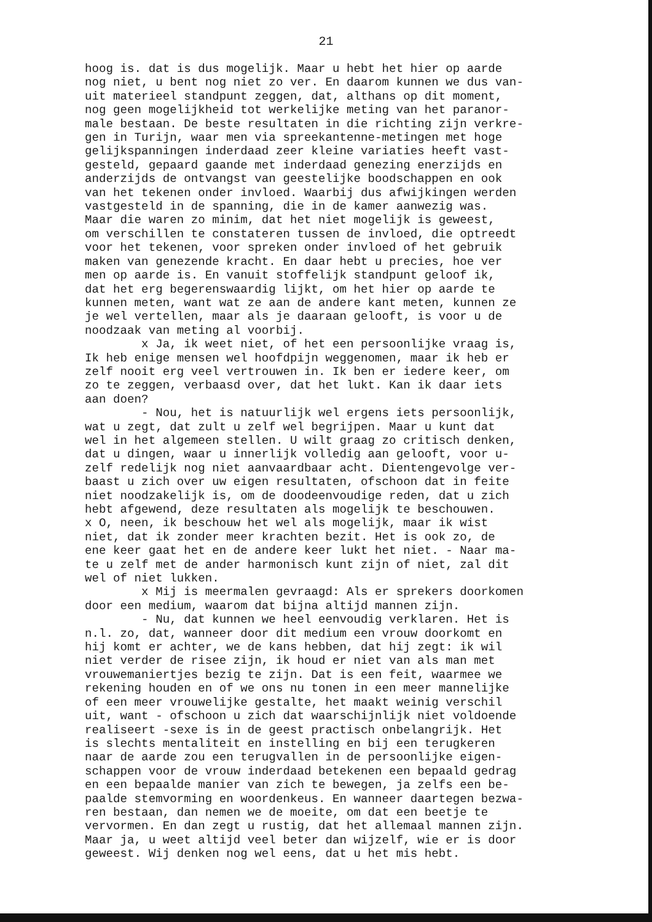21
hoog is. dat is dus mogelijk. Maar u hebt het hier op aarde nog niet, u bent nog niet zo ver. En daarom kunnen we dus van- uit materieel standpunt zeggen, dat, althans op dit moment, nog geen mogelijkheid tot werkelijke meting van het paranor- male bestaan. De beste resultaten in die richting zijn verkre- gen in Turijn, waar men via spreekantenne-metingen met hoge gelijkspanningen inderdaad zeer kleine variaties heeft vast- gesteld, gepaard gaande met inderdaad genezing enerzijds en anderzijds de ontvangst van geestelijke boodschappen en ook van het tekenen onder invloed. Waarbij dus afwijkingen werden vastgesteld in de spanning, die in de kamer aanwezig was. Maar die waren zo minim, dat het niet mogelijk is geweest, om verschillen te constateren tussen de invloed, die optreedt voor het tekenen, voor spreken onder invloed of het gebruik maken van genezende kracht. En daar hebt u precies, hoe ver men op aarde is. En vanuit stoffelijk standpunt geloof ik, dat het erg begerenswaardig lijkt, om het hier op aarde te kunnen meten, want wat ze aan de andere kant meten, kunnen ze je wel vertellen, maar als je daaraan gelooft, is voor u de noodzaak van meting al voorbij. x Ja, ik weet niet, of het een persoonlijke vraag is, Ik heb enige mensen wel hoofdpijn weggenomen, maar ik heb er zelf nooit erg veel vertrouwen in. Ik ben er iedere keer, om zo te zeggen, verbaasd over, dat het lukt. Kan ik daar iets aan doen? - Nou, het is natuurlijk wel ergens iets persoonlijk, wat u zegt, dat zult u zelf wel begrijpen. Maar u kunt dat wel in het algemeen stellen. U wilt graag zo critisch denken, dat u dingen, waar u innerlijk volledig aan gelooft, voor u- zelf redelijk nog niet aanvaardbaar acht. Dientengevolge ver- baast u zich over uw eigen resultaten, ofschoon dat in feite niet noodzakelijk is, om de doodeenvoudige reden, dat u zich hebt afgewend, deze resultaten als mogelijk te beschouwen. x O, neen, ik beschouw het wel als mogelijk, maar ik wist niet, dat ik zonder meer krachten bezit. Het is ook zo, de ene keer gaat het en de andere keer lukt het niet. - Naar ma- te u zelf met de ander harmonisch kunt zijn of niet, zal dit wel of niet lukken. x Mij is meermalen gevraagd: Als er sprekers doorkomen door een medium, waarom dat bijna altijd mannen zijn. - Nu, dat kunnen we heel eenvoudig verklaren. Het is n.l. zo, dat, wanneer door dit medium een vrouw doorkomt en hij komt er achter, we de kans hebben, dat hij zegt: ik wil niet verder de risee zijn, ik houd er niet van als man met vrouwemaniertjes bezig te zijn. Dat is een feit, waarmee we rekening houden en of we ons nu tonen in een meer mannelijke of een meer vrouwelijke gestalte, het maakt weinig verschil uit, want - ofschoon u zich dat waarschijnlijk niet voldoende realiseert -sexe is in de geest practisch onbelangrijk. Het is slechts mentaliteit en instelling en bij een terugkeren naar de aarde zou een terugvallen in de persoonlijke eigen- schappen voor de vrouw inderdaad betekenen een bepaald gedrag en een bepaalde manier van zich te bewegen, ja zelfs een be- paalde stemvorming en woordenkeus. En wanneer daartegen bezwa- ren bestaan, dan nemen we de moeite, om dat een beetje te vervormen. En dan zegt u rustig, dat het allemaal mannen zijn. Maar ja, u weet altijd veel beter dan wijzelf, wie er is door geweest. Wij denken nog wel eens, dat u het mis hebt.